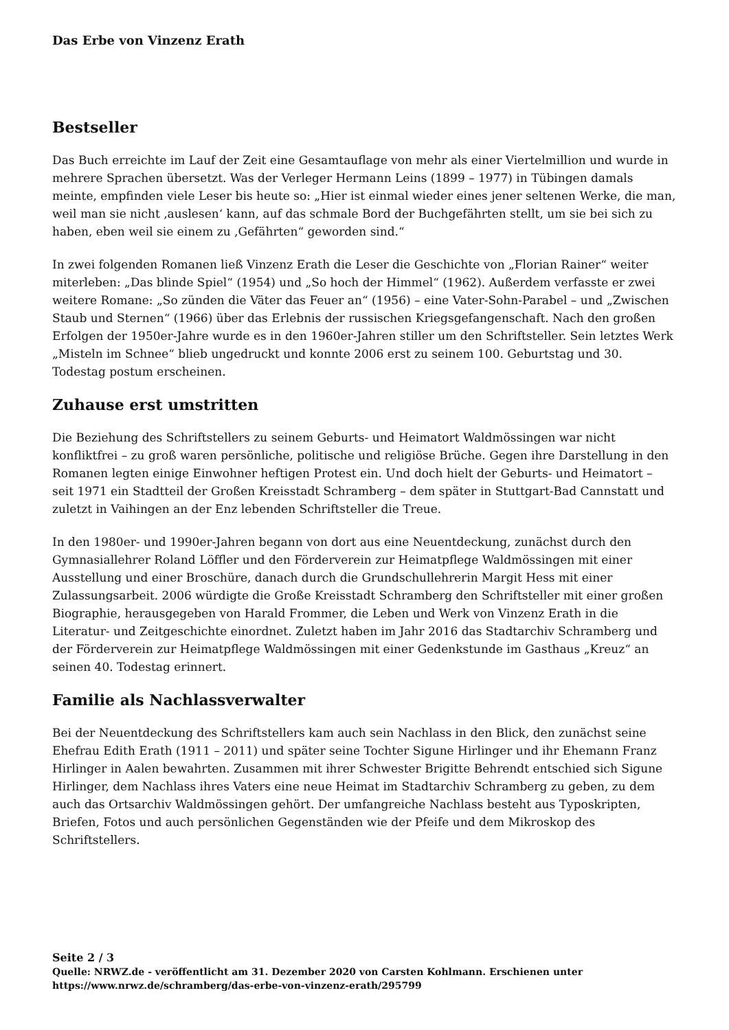Das Erbe von Vinzenz Erath
Bestseller
Das Buch erreichte im Lauf der Zeit eine Gesamtauflage von mehr als einer Viertelmillion und wurde in mehrere Sprachen übersetzt. Was der Verleger Hermann Leins (1899 – 1977) in Tübingen damals meinte, empfinden viele Leser bis heute so: „Hier ist einmal wieder eines jener seltenen Werke, die man, weil man sie nicht ‚auslesen‘ kann, auf das schmale Bord der Buchgefährten stellt, um sie bei sich zu haben, eben weil sie einem zu ‚Gefährten“ geworden sind.“
In zwei folgenden Romanen ließ Vinzenz Erath die Leser die Geschichte von „Florian Rainer“ weiter miterleben: „Das blinde Spiel“ (1954) und „So hoch der Himmel“ (1962). Außerdem verfasste er zwei weitere Romane: „So zünden die Väter das Feuer an“ (1956) – eine Vater-Sohn-Parabel – und „Zwischen Staub und Sternen“ (1966) über das Erlebnis der russischen Kriegsgefangenschaft. Nach den großen Erfolgen der 1950er-Jahre wurde es in den 1960er-Jahren stiller um den Schriftsteller. Sein letztes Werk „Misteln im Schnee“ blieb ungedruckt und konnte 2006 erst zu seinem 100. Geburtstag und 30. Todestag postum erscheinen.
Zuhause erst umstritten
Die Beziehung des Schriftstellers zu seinem Geburts- und Heimatort Waldmössingen war nicht konfliktfrei – zu groß waren persönliche, politische und religiöse Brüche. Gegen ihre Darstellung in den Romanen legten einige Einwohner heftigen Protest ein. Und doch hielt der Geburts- und Heimatort – seit 1971 ein Stadtteil der Großen Kreisstadt Schramberg – dem später in Stuttgart-Bad Cannstatt und zuletzt in Vaihingen an der Enz lebenden Schriftsteller die Treue.
In den 1980er- und 1990er-Jahren begann von dort aus eine Neuentdeckung, zunächst durch den Gymnasiallehrer Roland Löffler und den Förderverein zur Heimatpflege Waldmössingen mit einer Ausstellung und einer Broschüre, danach durch die Grundschullehrerin Margit Hess mit einer Zulassungsarbeit. 2006 würdigte die Große Kreisstadt Schramberg den Schriftsteller mit einer großen Biographie, herausgegeben von Harald Frommer, die Leben und Werk von Vinzenz Erath in die Literatur- und Zeitgeschichte einordnet. Zuletzt haben im Jahr 2016 das Stadtarchiv Schramberg und der Förderverein zur Heimatpflege Waldmössingen mit einer Gedenkstunde im Gasthaus „Kreuz“ an seinen 40. Todestag erinnert.
Familie als Nachlassverwalter
Bei der Neuentdeckung des Schriftstellers kam auch sein Nachlass in den Blick, den zunächst seine Ehefrau Edith Erath (1911 – 2011) und später seine Tochter Sigune Hirlinger und ihr Ehemann Franz Hirlinger in Aalen bewahrten. Zusammen mit ihrer Schwester Brigitte Behrendt entschied sich Sigune Hirlinger, dem Nachlass ihres Vaters eine neue Heimat im Stadtarchiv Schramberg zu geben, zu dem auch das Ortsarchiv Waldmössingen gehört. Der umfangreiche Nachlass besteht aus Typoskripten, Briefen, Fotos und auch persönlichen Gegenständen wie der Pfeife und dem Mikroskop des Schriftstellers.
Seite 2 / 3
Quelle: NRWZ.de - veröffentlicht am 31. Dezember 2020 von Carsten Kohlmann. Erschienen unter
https://www.nrwz.de/schramberg/das-erbe-von-vinzenz-erath/295799